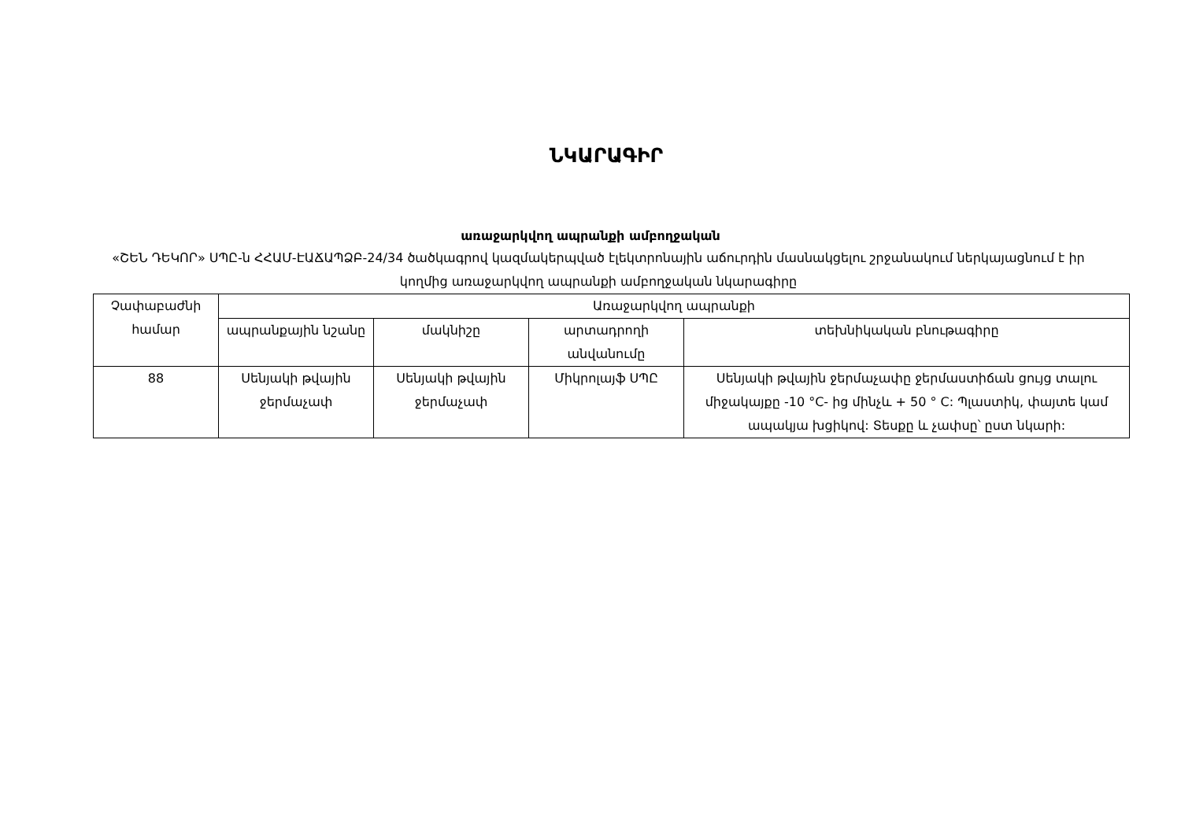ՆԿԱՐԱԳԻՐ
առաջարկվող ապրանքի ամբողջական
«ՇԵՆ ԴԵԿՈՐ» ՍՊԸ-ն ՀՀԱՄ-ԷԱՃԱՊՁԲ-24/34 ծածկագրով կազմակերպված էլեկտրոնային աճուրդին մասնակցելու շրջանակում ներկայացնում է իր կողմից առաջարկվող ապրանքի ամբողջական նկարագիրը
| Չափաբաժնի համար | Առաջարկվող ապրանքի | | | |
| --- | --- | --- | --- | --- |
| | ապրանքային նշանը | մակնիշը | արտադրողի անվանումը | տեխնիկական բնութագիրը |
| 88 | Սենյակի թվային ջերմաչափ | Սենյակի թվային ջերմաչափ | Միկրոլայֆ ՍՊԸ | Սենյակի թվային ջերմաչափը ջերմաստիճան ցույց տալու միջակայքը -10 °C- ից մինչև + 50 ° C: Պլաստիկ, փայտե կամ ապակյա խցիկով: Տեսքը և չափսը՝ ըստ նկարի: |